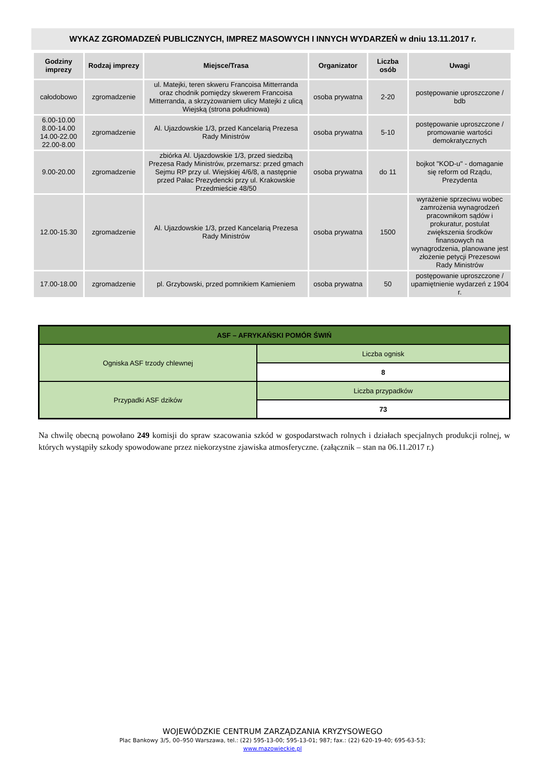WYKAZ ZGROMADZEŃ PUBLICZNYCH, IMPREZ MASOWYCH I INNYCH WYDARZEŃ w dniu 13.11.2017 r.
| Godziny imprezy | Rodzaj imprezy | Miejsce/Trasa | Organizator | Liczba osób | Uwagi |
| --- | --- | --- | --- | --- | --- |
| całodobowo | zgromadzenie | ul. Matejki, teren skweru Francoisa Mitterranda oraz chodnik pomiędzy skwerem Francoisa Mitterranda, a skrzyżowaniem ulicy Matejki z ulicą Wiejską (strona południowa) | osoba prywatna | 2-20 | postępowanie uproszczone / bdb |
| 6.00-10.00 8.00-14.00 14.00-22.00 22.00-8.00 | zgromadzenie | Al. Ujazdowskie 1/3, przed Kancelarią Prezesa Rady Ministrów | osoba prywatna | 5-10 | postępowanie uproszczone / promowanie wartości demokratycznych |
| 9.00-20.00 | zgromadzenie | zbiórka Al. Ujazdowskie 1/3, przed siedzibą Prezesa Rady Ministrów, przemarsz: przed gmach Sejmu RP przy ul. Wiejskiej 4/6/8, a następnie przed Pałac Prezydencki przy ul. Krakowskie Przedmieście 48/50 | osoba prywatna | do 11 | bojkot "KOD-u" - domaganie się reform od Rządu, Prezydenta |
| 12.00-15.30 | zgromadzenie | Al. Ujazdowskie 1/3, przed Kancelarią Prezesa Rady Ministrów | osoba prywatna | 1500 | wyrażenie sprzeciwu wobec zamrożenia wynagrodzeń pracownikom sądów i prokuratur, postulat zwiększenia środków finansowych na wynagrodzenia, planowane jest złożenie petycji Prezesowi Rady Ministrów |
| 17.00-18.00 | zgromadzenie | pl. Grzybowski, przed pomnikiem Kamieniem | osoba prywatna | 50 | postępowanie uproszczone / upamiętnienie wydarzeń z 1904 r. |
| ASF – AFRYKAŃSKI POMÓR ŚWIŃ | |
| Ogniska ASF trzody chlewnej | Liczba ognisk |
| | 8 |
| Przypadki ASF dzików | Liczba przypadków |
| | 73 |
Na chwilę obecną powołano 249 komisji do spraw szacowania szkód w gospodarstwach rolnych i działach specjalnych produkcji rolnej, w których wystąpiły szkody spowodowane przez niekorzystne zjawiska atmosferyczne. (załącznik – stan na 06.11.2017 r.)
WOJEWÓDZKIE CENTRUM ZARZĄDZANIA KRYZYSOWEGO
Plac Bankowy 3/5, 00–950 Warszawa, tel.: (22) 595-13-00; 595-13-01; 987; fax.: (22) 620-19-40; 695-63-53;
www.mazowieckie.pl